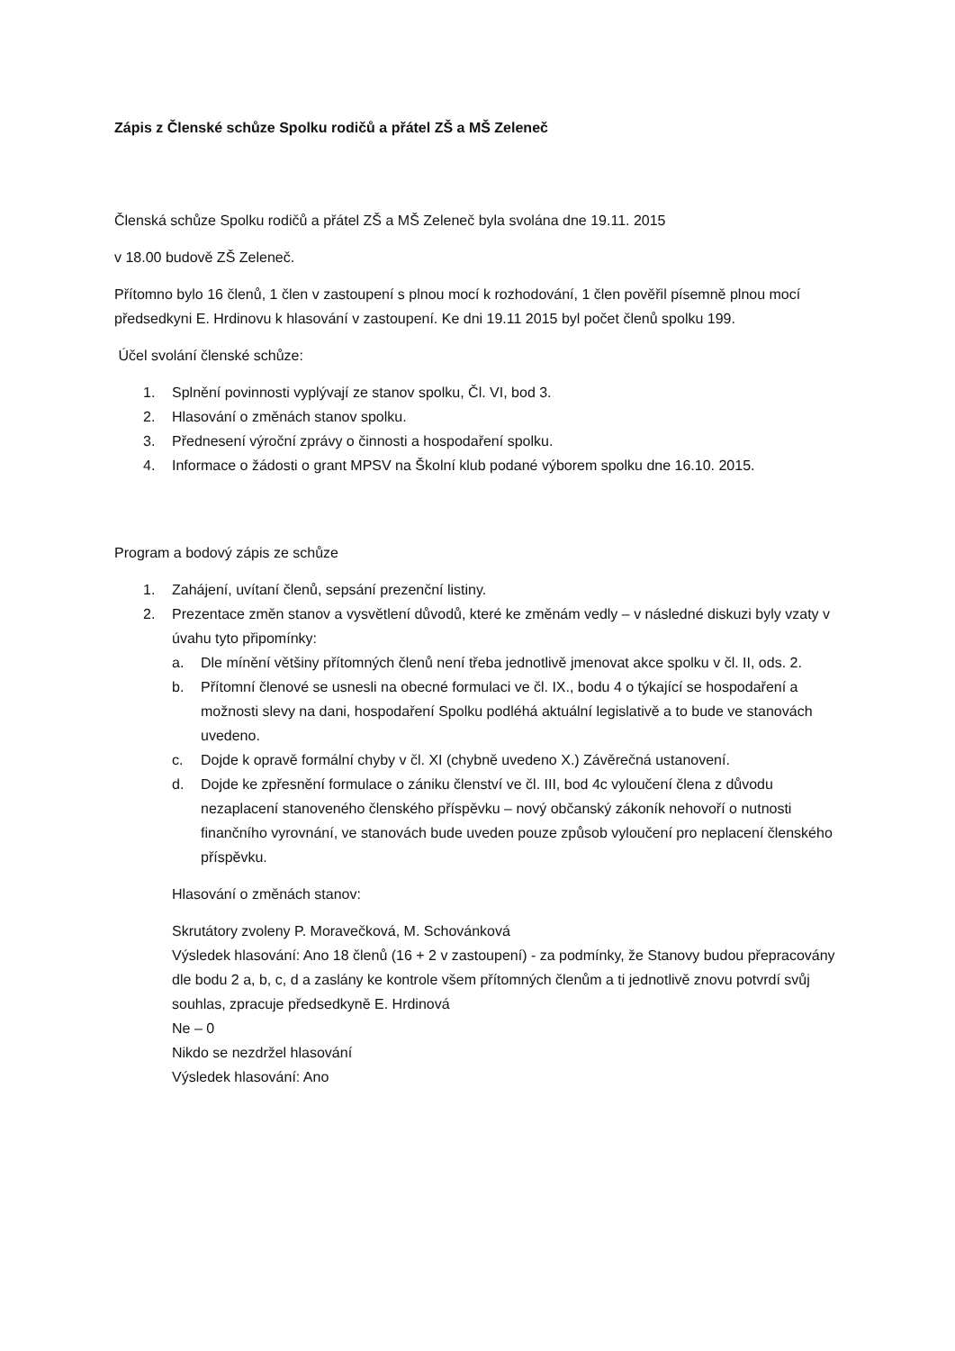Zápis z Členské schůze Spolku rodičů a přátel ZŠ a MŠ Zeleneč
Členská schůze Spolku rodičů a přátel ZŠ a MŠ Zeleneč byla svolána dne 19.11. 2015
v 18.00 budově ZŠ Zeleneč.
Přítomno bylo 16 členů, 1 člen v zastoupení s plnou mocí k rozhodování, 1 člen pověřil písemně plnou mocí předsedkyni E. Hrdinovu k hlasování v zastoupení. Ke dni 19.11 2015 byl počet členů spolku 199.
Účel svolání členské schůze:
1. Splnění povinnosti vyplývají ze stanov spolku, Čl. VI, bod 3.
2. Hlasování o změnách stanov spolku.
3. Přednesení výroční zprávy o činnosti a hospodaření spolku.
4. Informace o žádosti o grant MPSV na Školní klub podané výborem spolku dne 16.10. 2015.
Program a bodový zápis ze schůze
1. Zahájení, uvítaní členů, sepsání prezenční listiny.
2. Prezentace změn stanov a vysvětlení důvodů, které ke změnám vedly – v následné diskuzi byly vzaty v úvahu tyto připomínky:
a. Dle mínění většiny přítomných členů není třeba jednotlivě jmenovat akce spolku v čl. II, ods. 2.
b. Přítomní členové se usnesli na obecné formulaci ve čl. IX., bodu 4 o týkající se hospodaření a možnosti slevy na dani, hospodaření Spolku podléhá aktuální legislativě a to bude ve stanovách uvedeno.
c. Dojde k opravě formální chyby v čl. XI (chybně uvedeno X.) Závěrečná ustanovení.
d. Dojde ke zpřesnění formulace o zániku členství ve čl. III, bod 4c vyloučení člena z důvodu nezaplacení stanoveného členského příspěvku – nový občanský zákoník nehovoří o nutnosti finančního vyrovnání, ve stanovách bude uveden pouze způsob vyloučení pro neplacení členského příspěvku.
Hlasování o změnách stanov:
Skrutátory zvoleny P. Moravečková, M. Schovánková
Výsledek hlasování: Ano 18 členů (16 + 2 v zastoupení) - za podmínky, že Stanovy budou přepracovány dle bodu 2 a, b, c, d a zaslány ke kontrole všem přítomných členům a ti jednotlivě znovu potvrdí svůj souhlas, zpracuje předsedkyně E. Hrdinová
Ne – 0
Nikdo se nezdržel hlasování
Výsledek hlasování: Ano